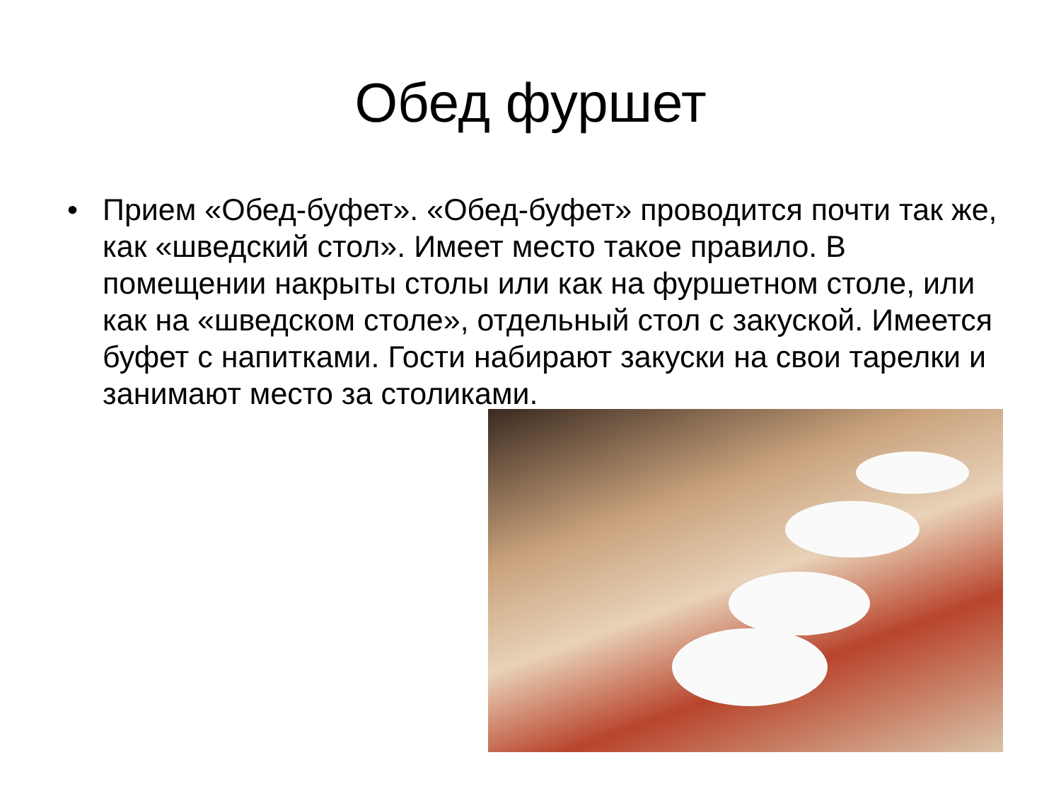Обед фуршет
• Прием «Обед-буфет». «Обед-буфет» проводится почти так же, как «шведский стол». Имеет место такое правило. В помещении накрыты столы или как на фуршетном столе, или как на «шведском столе», отдельный стол с закуской. Имеется буфет с напитками. Гости набирают закуски на свои тарелки и занимают место за столиками.